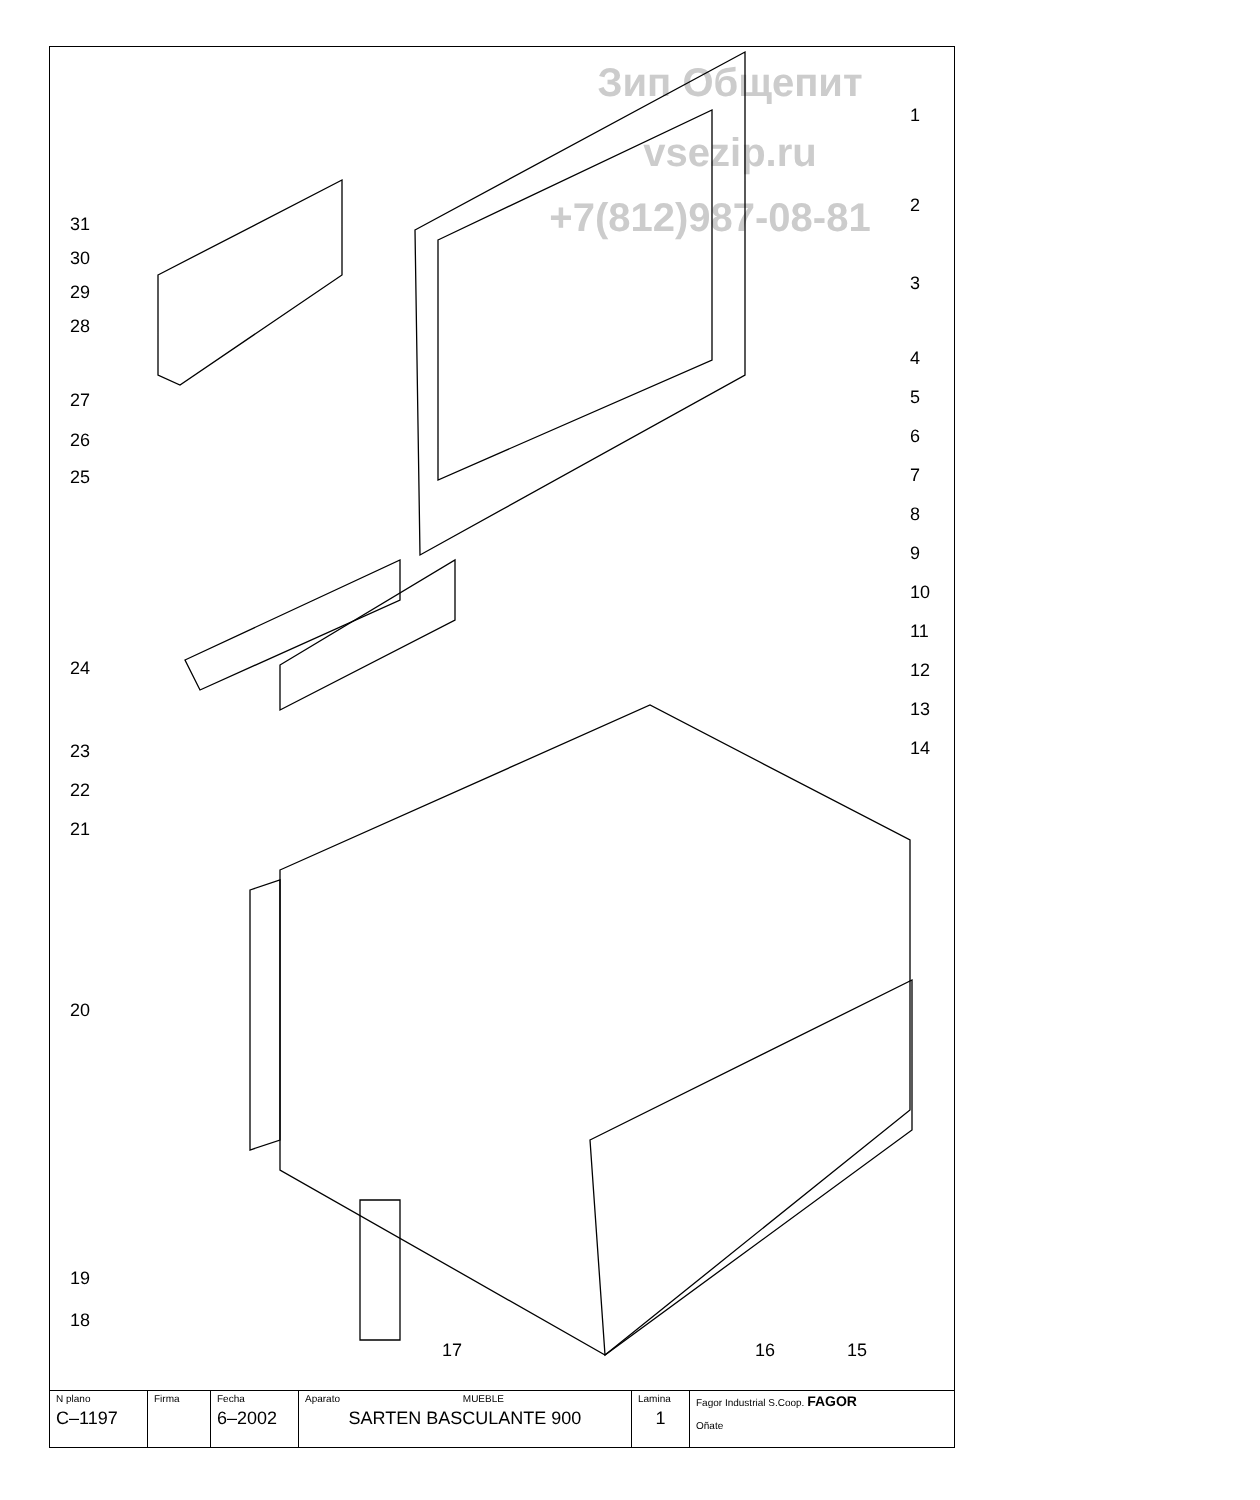Зип Общепит
vsezip.ru
+7(812)987-08-81
31
30
29
28
27
26
25
24
23
22
21
20
19
18
1
2
3
4
5
6
7
8
9
10
11
12
13
14
17 16 15
| N plano C–1197 | Firma | Fecha 6–2002 | Aparato MUEBLE SARTEN BASCULANTE 900 | Lamina 1 | Fagor Industrial S.Coop. FAGOR Oñate |